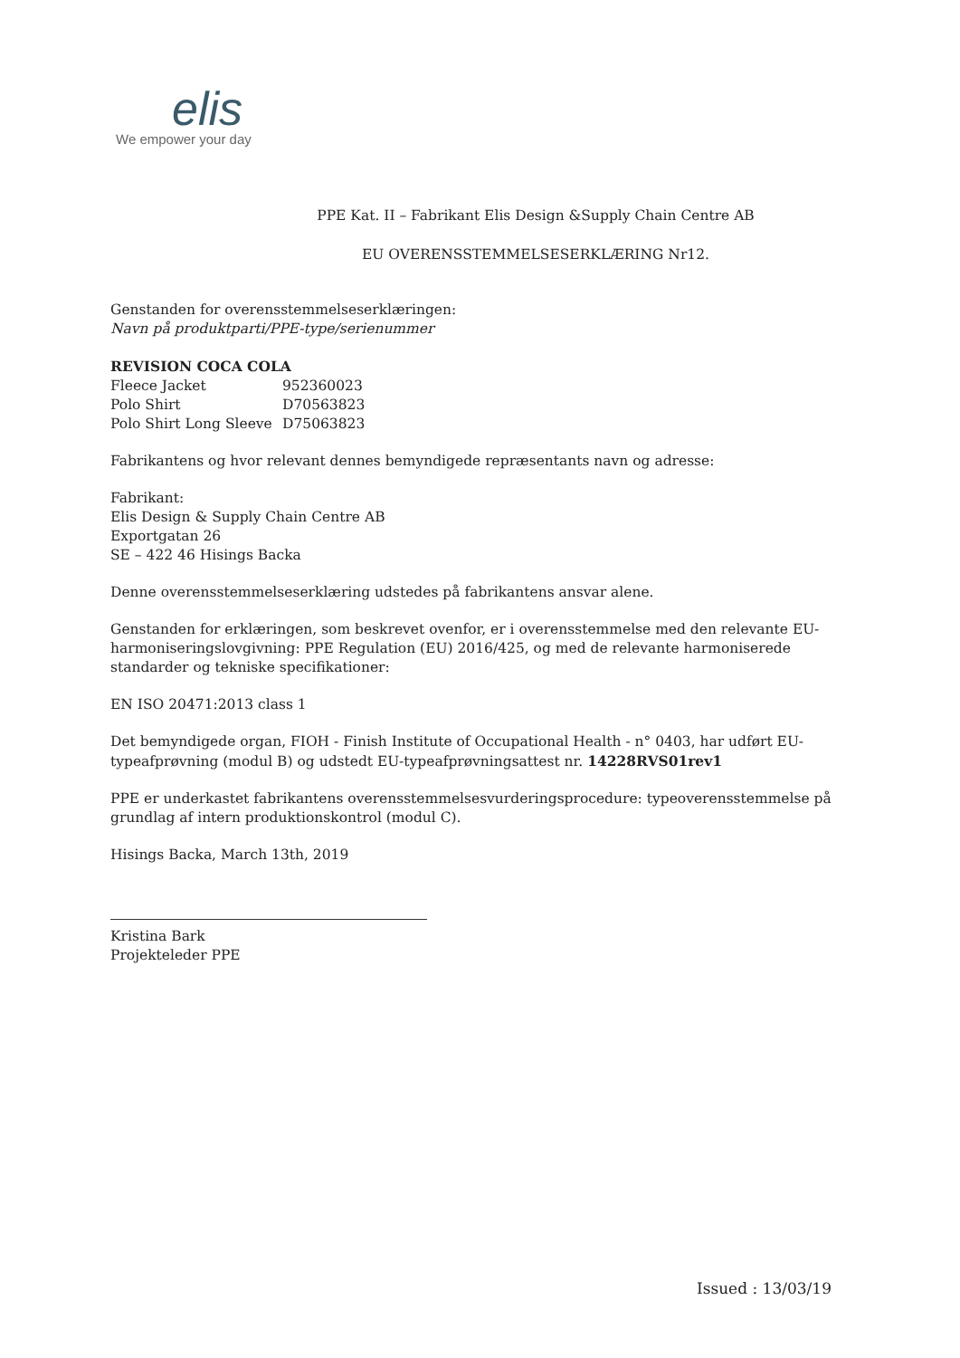elis
We empower your day
PPE Kat. II – Fabrikant Elis Design &Supply Chain Centre AB
EU OVERENSSTEMMELSESERKLÆRING Nr12.
Genstanden for overensstemmelseserklæringen:
Navn på produktparti/PPE-type/serienummer
REVISION COCA COLA
Fleece Jacket 952360023
Polo Shirt D70563823
Polo Shirt Long Sleeve D75063823
Fabrikantens og hvor relevant dennes bemyndigede repræsentants navn og adresse:
Fabrikant:
Elis Design & Supply Chain Centre AB
Exportgatan 26
SE – 422 46 Hisings Backa
Denne overensstemmelseserklæring udstedes på fabrikantens ansvar alene.
Genstanden for erklæringen, som beskrevet ovenfor, er i overensstemmelse med den relevante EU-harmoniseringslovgivning: PPE Regulation (EU) 2016/425, og med de relevante harmoniserede standarder og tekniske specifikationer:
EN ISO 20471:2013 class 1
Det bemyndigede organ, FIOH - Finish Institute of Occupational Health - n° 0403, har udført EU-typeafprøvning (modul B) og udstedt EU-typeafprøvningsattest nr. 14228RVS01rev1
PPE er underkastet fabrikantens overensstemmelsesvurderingsprocedure: typeoverensstemmelse på grundlag af intern produktionskontrol (modul C).
Hisings Backa, March 13th, 2019
Kristina Bark
Projekteleder PPE
Issued : 13/03/19